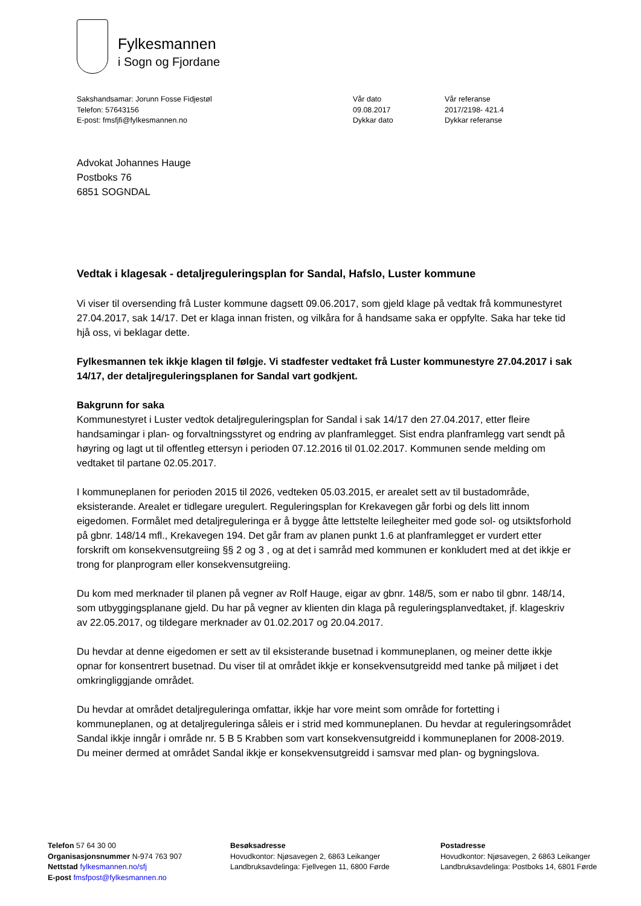Fylkesmannen
i Sogn og Fjordane
Sakshandsamar: Jorunn Fosse Fidjestøl
Telefon: 57643156
E-post: fmsfjfi@fylkesmannen.no
Vår dato
09.08.2017
Dykkar dato
Vår referanse
2017/2198- 421.4
Dykkar referanse
Advokat Johannes Hauge
Postboks 76
6851 SOGNDAL
Vedtak i klagesak - detaljreguleringsplan for Sandal, Hafslo, Luster kommune
Vi viser til oversending frå Luster kommune dagsett 09.06.2017, som gjeld klage på vedtak frå kommunestyret 27.04.2017, sak 14/17. Det er klaga innan fristen, og vilkåra for å handsame saka er oppfylte. Saka har teke tid hjå oss, vi beklagar dette.
Fylkesmannen tek ikkje klagen til følgje. Vi stadfester vedtaket frå Luster kommunestyre 27.04.2017 i sak 14/17, der detaljreguleringsplanen for Sandal vart godkjent.
Bakgrunn for saka
Kommunestyret i Luster vedtok detaljreguleringsplan for Sandal i sak 14/17 den 27.04.2017, etter fleire handsamingar i plan- og forvaltningsstyret og endring av planframlegget. Sist endra planframlegg vart sendt på høyring og lagt ut til offentleg ettersyn i perioden 07.12.2016 til 01.02.2017. Kommunen sende melding om vedtaket til partane 02.05.2017.
I kommuneplanen for perioden 2015 til 2026, vedteken 05.03.2015, er arealet sett av til bustadområde, eksisterande. Arealet er tidlegare uregulert. Reguleringsplan for Krekavegen går forbi og dels litt innom eigedomen. Formålet med detaljreguleringa er å bygge åtte lettstelte leilegheiter med gode sol- og utsiktsforhold på gbnr. 148/14 mfl., Krekavegen 194. Det går fram av planen punkt 1.6 at planframlegget er vurdert etter forskrift om konsekvensutgreiing §§ 2 og 3 , og at det i samråd med kommunen er konkludert med at det ikkje er trong for planprogram eller konsekvensutgreiing.
Du kom med merknader til planen på vegner av Rolf Hauge, eigar av gbnr. 148/5, som er nabo til gbnr. 148/14, som utbyggingsplanane gjeld. Du har på vegner av klienten din klaga på reguleringsplanvedtaket, jf. klageskriv av 22.05.2017, og tildegare merknader av 01.02.2017 og 20.04.2017.
Du hevdar at denne eigedomen er sett av til eksisterande busetnad i kommuneplanen, og meiner dette ikkje opnar for konsentrert busetnad. Du viser til at området ikkje er konsekvensutgreidd med tanke på miljøet i det omkringliggjande området.
Du hevdar at området detaljreguleringa omfattar, ikkje har vore meint som område for fortetting i kommuneplanen, og at detaljreguleringa såleis er i strid med kommuneplanen. Du hevdar at reguleringsområdet Sandal ikkje inngår i område nr. 5 B 5 Krabben som vart konsekvensutgreidd i kommuneplanen for 2008-2019. Du meiner dermed at området Sandal ikkje er konsekvensutgreidd i samsvar med plan- og bygningslova.
Telefon 57 64 30 00
Organisasjonsnummer N-974 763 907
Nettstad fylkesmannen.no/sfj
E-post fmsfpost@fylkesmannen.no
Besøksadresse
Hovudkontor: Njøsavegen 2, 6863 Leikanger
Landbruksavdelinga: Fjellvegen 11, 6800 Førde
Postadresse
Hovudkontor: Njøsavegen, 2 6863 Leikanger
Landbruksavdelinga: Postboks 14, 6801 Førde